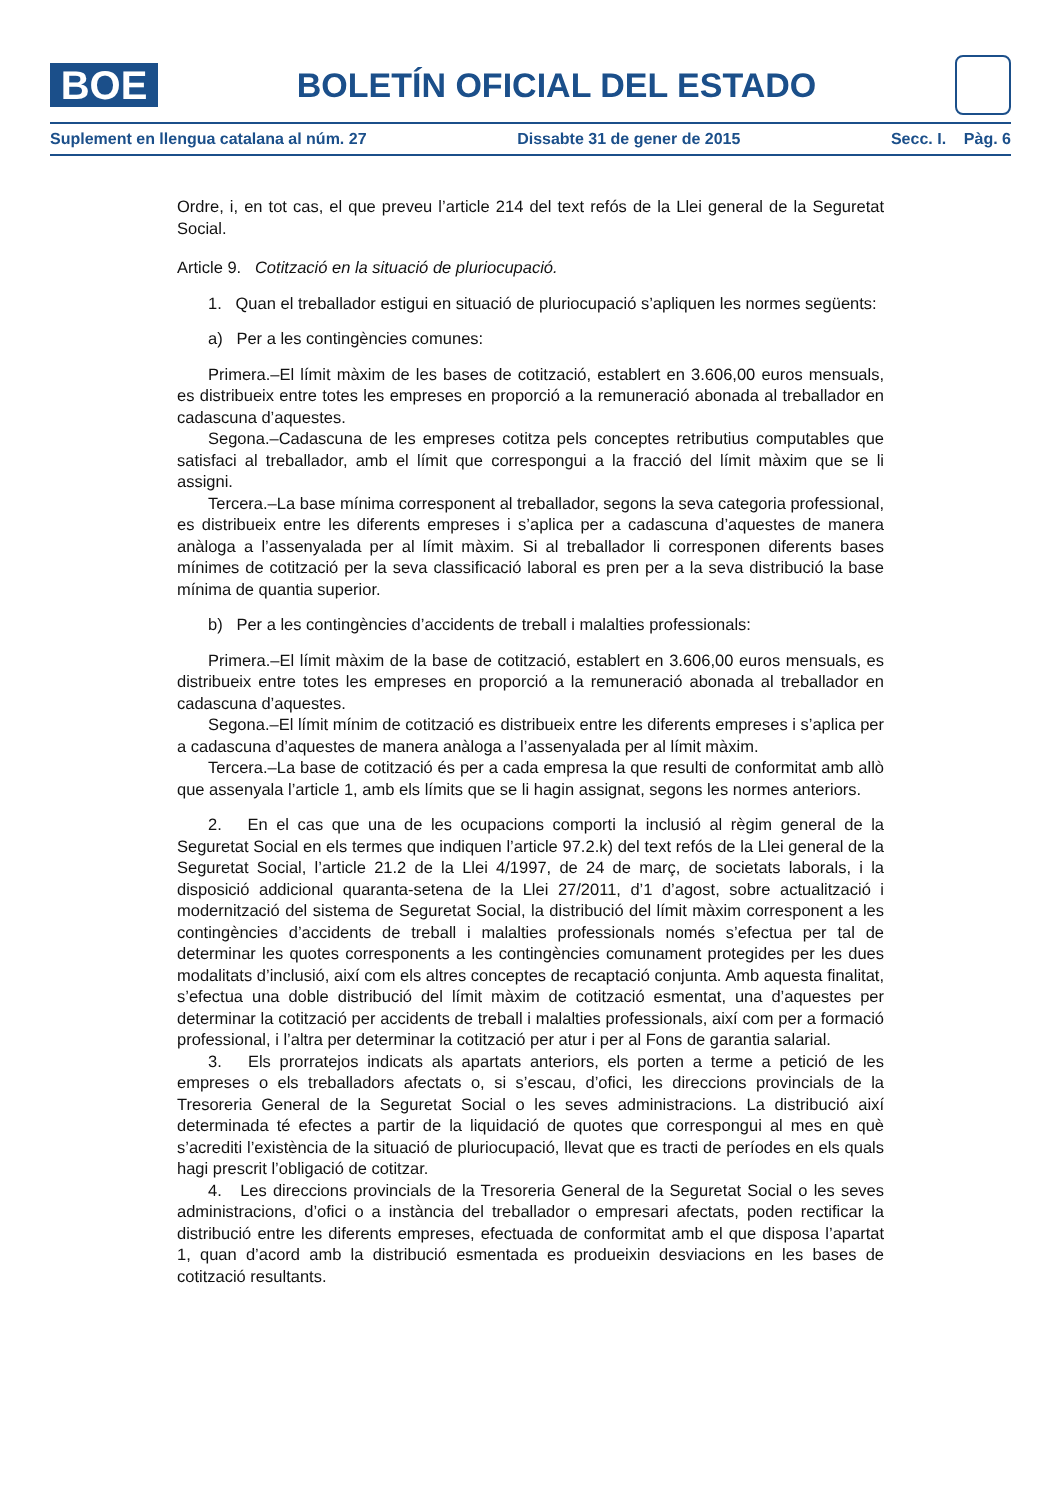BOE
BOLETÍN OFICIAL DEL ESTADO
Suplement en llengua catalana al núm. 27 Dissabte 31 de gener de 2015 Secc. I. Pàg. 6
Ordre, i, en tot cas, el que preveu l’article 214 del text refós de la Llei general de la Seguretat Social.
Article 9. Cotització en la situació de pluriocupació.
1. Quan el treballador estigui en situació de pluriocupació s’apliquen les normes següents:
a) Per a les contingències comunes:
Primera.–El límit màxim de les bases de cotització, establert en 3.606,00 euros mensuals, es distribueix entre totes les empreses en proporció a la remuneració abonada al treballador en cadascuna d’aquestes.
Segona.–Cadascuna de les empreses cotitza pels conceptes retributius computables que satisfaci al treballador, amb el límit que correspongui a la fracció del límit màxim que se li assigni.
Tercera.–La base mínima corresponent al treballador, segons la seva categoria professional, es distribueix entre les diferents empreses i s’aplica per a cadascuna d’aquestes de manera anàloga a l’assenyalada per al límit màxim. Si al treballador li corresponen diferents bases mínimes de cotització per la seva classificació laboral es pren per a la seva distribució la base mínima de quantia superior.
b) Per a les contingències d’accidents de treball i malalties professionals:
Primera.–El límit màxim de la base de cotització, establert en 3.606,00 euros mensuals, es distribueix entre totes les empreses en proporció a la remuneració abonada al treballador en cadascuna d’aquestes.
Segona.–El límit mínim de cotització es distribueix entre les diferents empreses i s’aplica per a cadascuna d’aquestes de manera anàloga a l’assenyalada per al límit màxim.
Tercera.–La base de cotització és per a cada empresa la que resulti de conformitat amb allò que assenyala l’article 1, amb els límits que se li hagin assignat, segons les normes anteriors.
2. En el cas que una de les ocupacions comporti la inclusió al règim general de la Seguretat Social en els termes que indiquen l’article 97.2.k) del text refós de la Llei general de la Seguretat Social, l’article 21.2 de la Llei 4/1997, de 24 de març, de societats laborals, i la disposició addicional quaranta-setena de la Llei 27/2011, d’1 d’agost, sobre actualització i modernització del sistema de Seguretat Social, la distribució del límit màxim corresponent a les contingències d’accidents de treball i malalties professionals només s’efectua per tal de determinar les quotes corresponents a les contingències comunament protegides per les dues modalitats d’inclusió, així com els altres conceptes de recaptació conjunta. Amb aquesta finalitat, s’efectua una doble distribució del límit màxim de cotització esmentat, una d’aquestes per determinar la cotització per accidents de treball i malalties professionals, així com per a formació professional, i l’altra per determinar la cotització per atur i per al Fons de garantia salarial.
3. Els prorratejos indicats als apartats anteriors, els porten a terme a petició de les empreses o els treballadors afectats o, si s’escau, d’ofici, les direccions provincials de la Tresoreria General de la Seguretat Social o les seves administracions. La distribució així determinada té efectes a partir de la liquidació de quotes que correspongui al mes en què s’acrediti l’existència de la situació de pluriocupació, llevat que es tracti de períodes en els quals hagi prescrit l’obligació de cotitzar.
4. Les direccions provincials de la Tresoreria General de la Seguretat Social o les seves administracions, d’ofici o a instància del treballador o empresari afectats, poden rectificar la distribució entre les diferents empreses, efectuada de conformitat amb el que disposa l’apartat 1, quan d’acord amb la distribució esmentada es produeixin desviacions en les bases de cotització resultants.